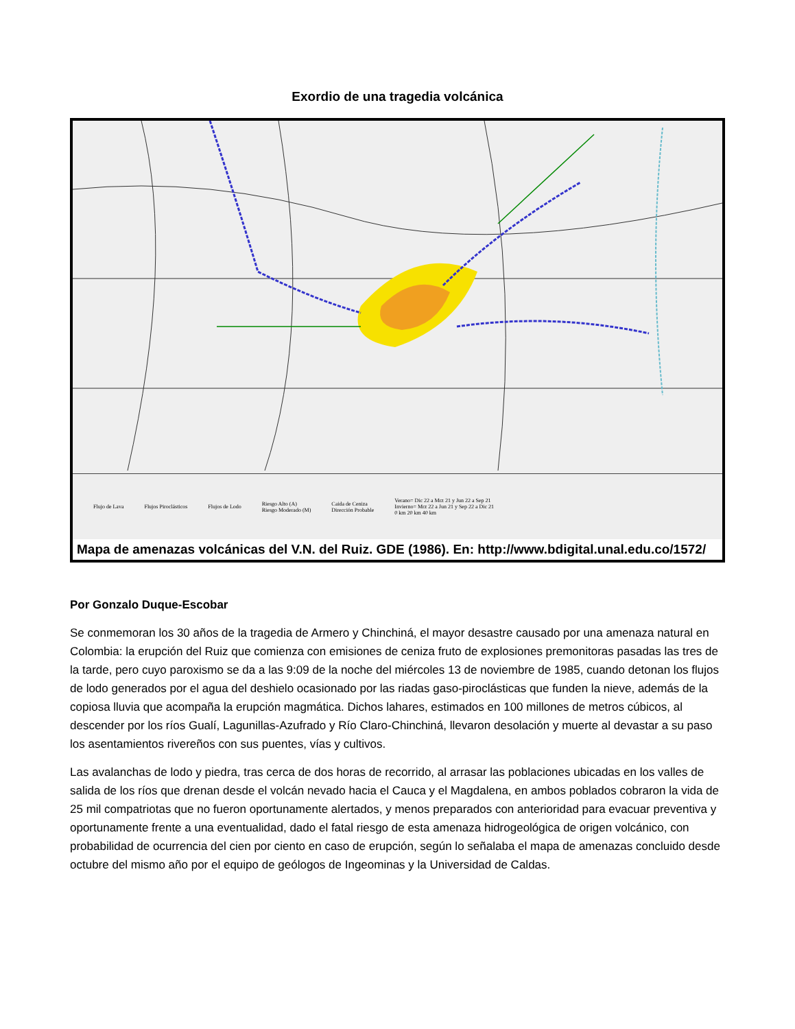Exordio de una tragedia volcánica
Flujo de Lava Flujos Piroclásticos Flujos de Lodo Riesgo Alto (A)
Riesgo Moderado (M) Caida de Ceniza
Dirección Probable Verano= Dic 22 a Mrz 21 y Jun 22 a Sep 21
Invierno= Mrz 22 a Jun 21 y Sep 22 a Dic 21
0 km 20 km 40 km
Mapa de amenazas volcánicas del V.N. del Ruiz. GDE (1986). En: http://www.bdigital.unal.edu.co/1572/
Por Gonzalo Duque-Escobar
Se conmemoran los 30 años de la tragedia de Armero y Chinchiná, el mayor desastre causado por una amenaza natural en Colombia: la erupción del Ruiz que comienza con emisiones de ceniza fruto de explosiones premonitoras pasadas las tres de la tarde, pero cuyo paroxismo se da a las 9:09 de la noche del miércoles 13 de noviembre de 1985, cuando detonan los flujos de lodo generados por el agua del deshielo ocasionado por las riadas gaso-piroclásticas que funden la nieve, además de la copiosa lluvia que acompaña la erupción magmática. Dichos lahares, estimados en 100 millones de metros cúbicos, al descender por los ríos Gualí, Lagunillas-Azufrado y Río Claro-Chinchiná, llevaron desolación y muerte al devastar a su paso los asentamientos rivereños con sus puentes, vías y cultivos.
Las avalanchas de lodo y piedra, tras cerca de dos horas de recorrido, al arrasar las poblaciones ubicadas en los valles de salida de los ríos que drenan desde el volcán nevado hacia el Cauca y el Magdalena, en ambos poblados cobraron la vida de 25 mil compatriotas que no fueron oportunamente alertados, y menos preparados con anterioridad para evacuar preventiva y oportunamente frente a una eventualidad, dado el fatal riesgo de esta amenaza hidrogeológica de origen volcánico, con probabilidad de ocurrencia del cien por ciento en caso de erupción, según lo señalaba el mapa de amenazas concluido desde octubre del mismo año por el equipo de geólogos de Ingeominas y la Universidad de Caldas.